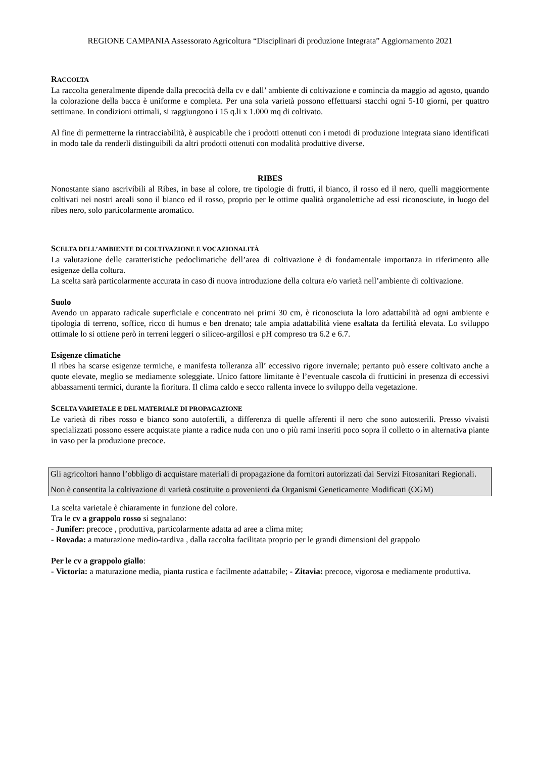REGIONE CAMPANIA Assessorato Agricoltura “Disciplinari di produzione Integrata” Aggiornamento 2021
RACCOLTA
La raccolta generalmente dipende dalla precocità della cv e dall’ ambiente di coltivazione e comincia da maggio ad agosto, quando la colorazione della bacca è uniforme e completa. Per una sola varietà possono effettuarsi stacchi ogni 5-10 giorni, per quattro settimane. In condizioni ottimali, si raggiungono i 15 q.li x 1.000 mq di coltivato.
Al fine di permetterne la rintracciabilità, è auspicabile che i prodotti ottenuti con i metodi di produzione integrata siano identificati in modo tale da renderli distinguibili da altri prodotti ottenuti con modalità produttive diverse.
RIBES
Nonostante siano ascrivibili al Ribes, in base al colore, tre tipologie di frutti, il bianco, il rosso ed il nero, quelli maggiormente coltivati nei nostri areali sono il bianco ed il rosso, proprio per le ottime qualità organolettiche ad essi riconosciute, in luogo del ribes nero, solo particolarmente aromatico.
SCELTA DELL’AMBIENTE DI COLTIVAZIONE E VOCAZIONALITÀ
La valutazione delle caratteristiche pedoclimatiche dell’area di coltivazione è di fondamentale importanza in riferimento alle esigenze della coltura.
La scelta sarà particolarmente accurata in caso di nuova introduzione della coltura e/o varietà nell’ambiente di coltivazione.
Suolo
Avendo un apparato radicale superficiale e concentrato nei primi 30 cm, è riconosciuta la loro adattabilità ad ogni ambiente e tipologia di terreno, soffice, ricco di humus e ben drenato; tale ampia adattabilità viene esaltata da fertilità elevata. Lo sviluppo ottimale lo si ottiene però in terreni leggeri o siliceo-argillosi e pH compreso tra 6.2 e 6.7.
Esigenze climatiche
Il ribes ha scarse esigenze termiche, e manifesta tolleranza all’ eccessivo rigore invernale; pertanto può essere coltivato anche a quote elevate, meglio se mediamente soleggiate. Unico fattore limitante è l’eventuale cascola di frutticini in presenza di eccessivi abbassamenti termici, durante la fioritura. Il clima caldo e secco rallenta invece lo sviluppo della vegetazione.
SCELTA VARIETALE E DEL MATERIALE DI PROPAGAZIONE
Le varietà di ribes rosso e bianco sono autofertili, a differenza di quelle afferenti il nero che sono autosterili. Presso vivaisti specializzati possono essere acquistate piante a radice nuda con uno o più rami inseriti poco sopra il colletto o in alternativa piante in vaso per la produzione precoce.
Gli agricoltori hanno l’obbligo di acquistare materiali di propagazione da fornitori autorizzati dai Servizi Fitosanitari Regionali.
Non è consentita la coltivazione di varietà costituite o provenienti da Organismi Geneticamente Modificati (OGM)
La scelta varietale è chiaramente in funzione del colore.
Tra le cv a grappolo rosso si segnalano:
- Junifer: precoce , produttiva, particolarmente adatta ad aree a clima mite;
- Rovada: a maturazione medio-tardiva , dalla raccolta facilitata proprio per le grandi dimensioni del grappolo
Per le cv a grappolo giallo:
- Victoria: a maturazione media, pianta rustica e facilmente adattabile; - Zitavia: precoce, vigorosa e mediamente produttiva.